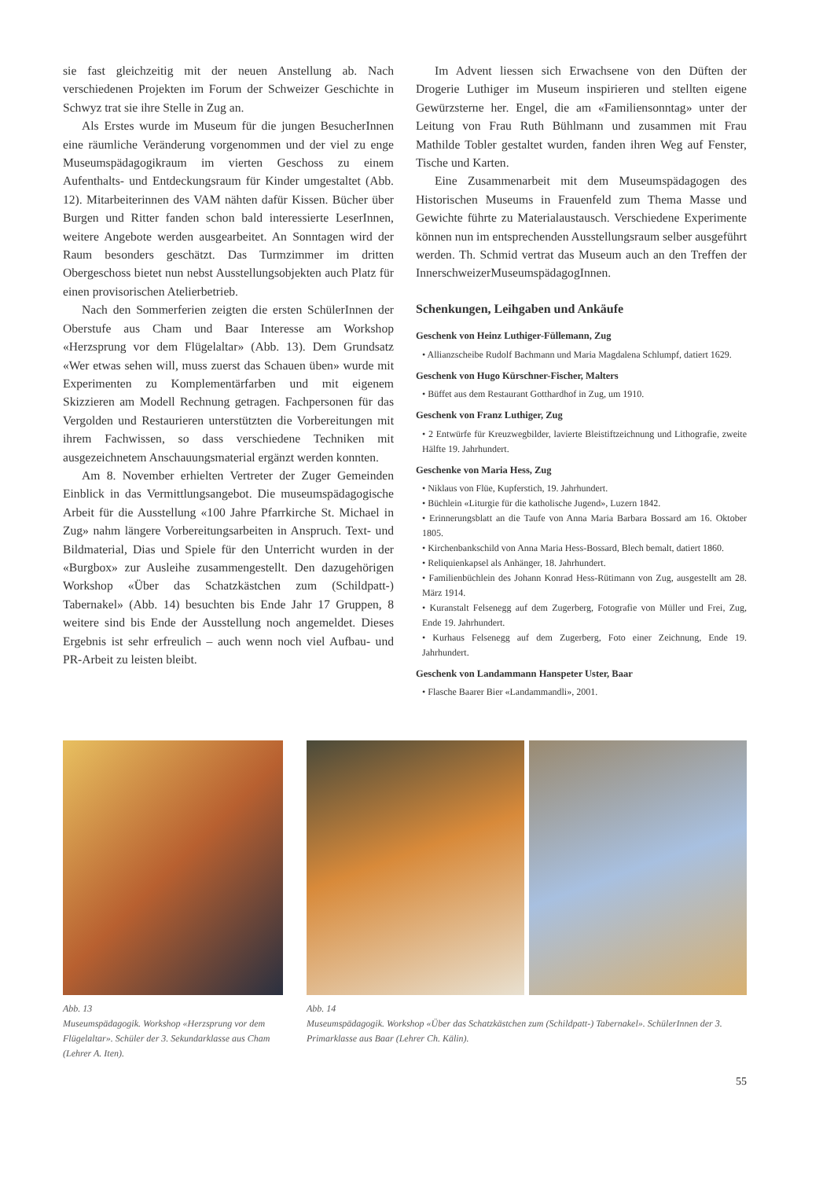sie fast gleichzeitig mit der neuen Anstellung ab. Nach verschiedenen Projekten im Forum der Schweizer Geschichte in Schwyz trat sie ihre Stelle in Zug an.
Als Erstes wurde im Museum für die jungen BesucherInnen eine räumliche Veränderung vorgenommen und der viel zu enge Museumspädagogikraum im vierten Geschoss zu einem Aufenthalts- und Entdeckungsraum für Kinder umgestaltet (Abb. 12). Mitarbeiterinnen des VAM nähten dafür Kissen. Bücher über Burgen und Ritter fanden schon bald interessierte LeserInnen, weitere Angebote werden ausgearbeitet. An Sonntagen wird der Raum besonders geschätzt. Das Turmzimmer im dritten Obergeschoss bietet nun nebst Ausstellungsobjekten auch Platz für einen provisorischen Atelierbetrieb.
Nach den Sommerferien zeigten die ersten SchülerInnen der Oberstufe aus Cham und Baar Interesse am Workshop «Herzsprung vor dem Flügelaltar» (Abb. 13). Dem Grundsatz «Wer etwas sehen will, muss zuerst das Schauen üben» wurde mit Experimenten zu Komplementärfarben und mit eigenem Skizzieren am Modell Rechnung getragen. Fachpersonen für das Vergolden und Restaurieren unterstützten die Vorbereitungen mit ihrem Fachwissen, so dass verschiedene Techniken mit ausgezeichnetem Anschauungsmaterial ergänzt werden konnten.
Am 8. November erhielten Vertreter der Zuger Gemeinden Einblick in das Vermittlungsangebot. Die museumspädagogische Arbeit für die Ausstellung «100 Jahre Pfarrkirche St. Michael in Zug» nahm längere Vorbereitungsarbeiten in Anspruch. Text- und Bildmaterial, Dias und Spiele für den Unterricht wurden in der «Burgbox» zur Ausleihe zusammengestellt. Den dazugehörigen Workshop «Über das Schatzkästchen zum (Schildpatt-) Tabernakel» (Abb. 14) besuchten bis Ende Jahr 17 Gruppen, 8 weitere sind bis Ende der Ausstellung noch angemeldet. Dieses Ergebnis ist sehr erfreulich – auch wenn noch viel Aufbau- und PR-Arbeit zu leisten bleibt.
Im Advent liessen sich Erwachsene von den Düften der Drogerie Luthiger im Museum inspirieren und stellten eigene Gewürzsterne her. Engel, die am «Familiensonntag» unter der Leitung von Frau Ruth Bühlmann und zusammen mit Frau Mathilde Tobler gestaltet wurden, fanden ihren Weg auf Fenster, Tische und Karten.
Eine Zusammenarbeit mit dem Museumspädagogen des Historischen Museums in Frauenfeld zum Thema Masse und Gewichte führte zu Materialaustausch. Verschiedene Experimente können nun im entsprechenden Ausstellungsraum selber ausgeführt werden. Th. Schmid vertrat das Museum auch an den Treffen der InnerschweizerMuseumspädagogInnen.
Schenkungen, Leihgaben und Ankäufe
Geschenk von Heinz Luthiger-Füllemann, Zug
• Allianzscheibe Rudolf Bachmann und Maria Magdalena Schlumpf, datiert 1629.
Geschenk von Hugo Kürschner-Fischer, Malters
• Büffet aus dem Restaurant Gotthardhof in Zug, um 1910.
Geschenk von Franz Luthiger, Zug
• 2 Entwürfe für Kreuzwegbilder, lavierte Bleistiftzeichnung und Lithografie, zweite Hälfte 19. Jahrhundert.
Geschenke von Maria Hess, Zug
• Niklaus von Flüe, Kupferstich, 19. Jahrhundert.
• Büchlein «Liturgie für die katholische Jugend», Luzern 1842.
• Erinnerungsblatt an die Taufe von Anna Maria Barbara Bossard am 16. Oktober 1805.
• Kirchenbankschild von Anna Maria Hess-Bossard, Blech bemalt, datiert 1860.
• Reliquienkapsel als Anhänger, 18. Jahrhundert.
• Familienbüchlein des Johann Konrad Hess-Rütimann von Zug, ausgestellt am 28. März 1914.
• Kuranstalt Felsenegg auf dem Zugerberg, Fotografie von Müller und Frei, Zug, Ende 19. Jahrhundert.
• Kurhaus Felsenegg auf dem Zugerberg, Foto einer Zeichnung, Ende 19. Jahrhundert.
Geschenk von Landammann Hanspeter Uster, Baar
• Flasche Baarer Bier «Landammandli», 2001.
Abb. 13
Museumspädagogik. Workshop «Herzsprung vor dem Flügelaltar». Schüler der 3. Sekundarklasse aus Cham (Lehrer A. Iten).
Abb. 14
Museumspädagogik. Workshop «Über das Schatzkästchen zum (Schildpatt-) Tabernakel». SchülerInnen der 3. Primarklasse aus Baar (Lehrer Ch. Kälin).
55